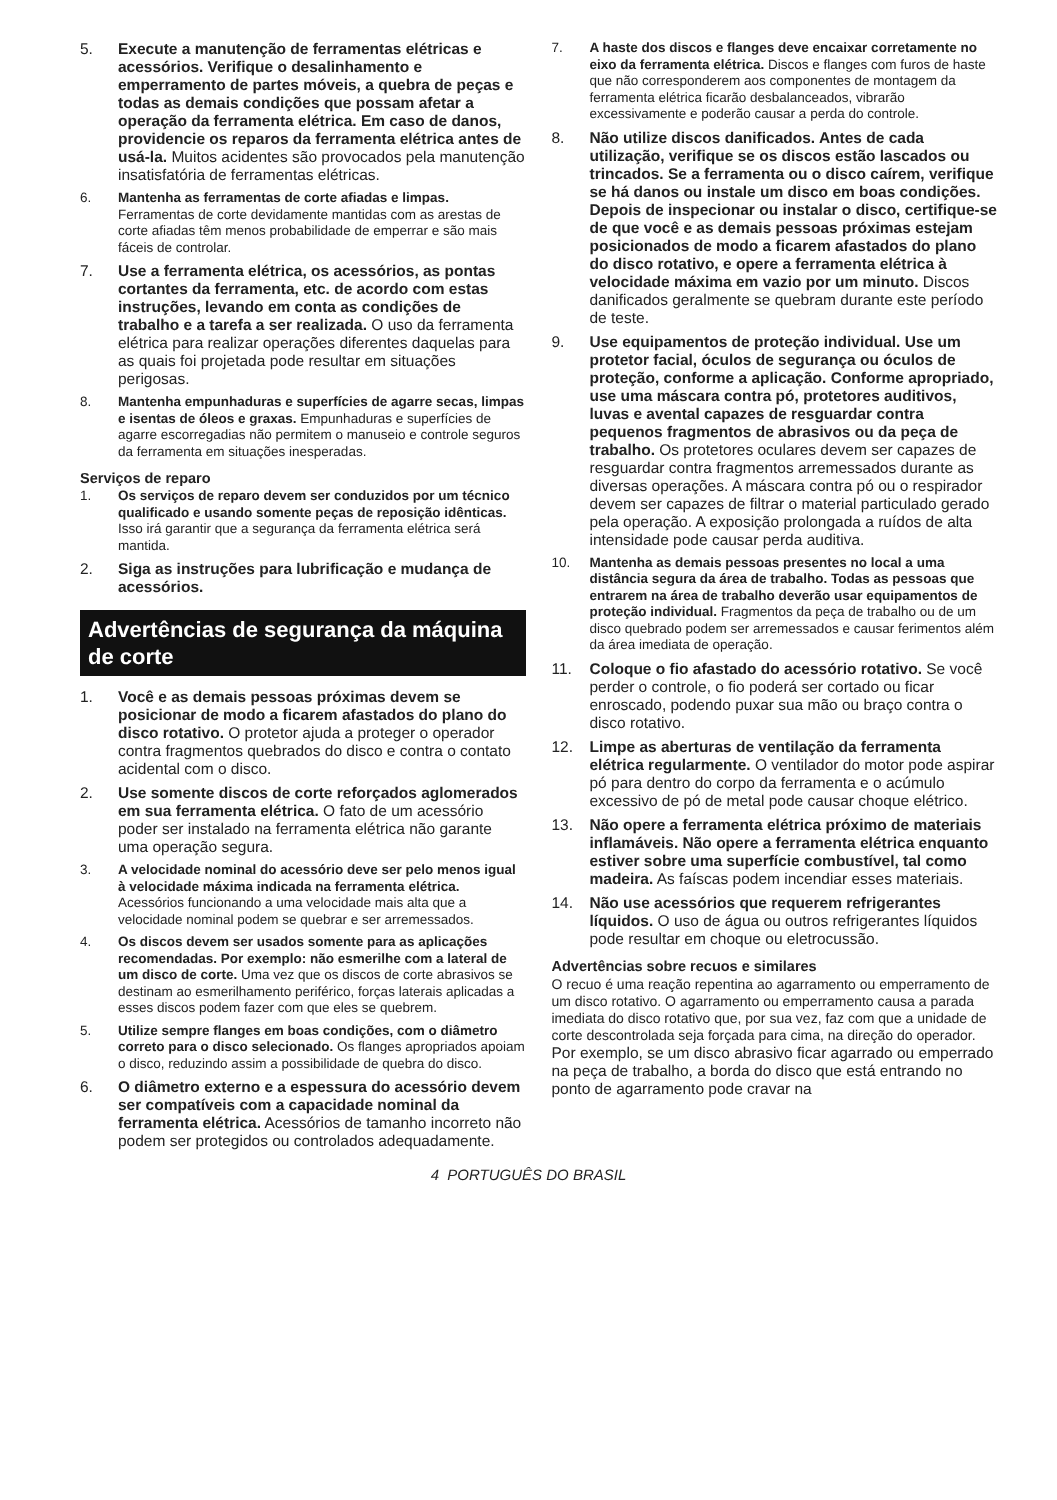5. Execute a manutenção de ferramentas elétricas e acessórios. Verifique o desalinhamento e emperramento de partes móveis, a quebra de peças e todas as demais condições que possam afetar a operação da ferramenta elétrica. Em caso de danos, providencie os reparos da ferramenta elétrica antes de usá-la. Muitos acidentes são provocados pela manutenção insatisfatória de ferramentas elétricas.
6. Mantenha as ferramentas de corte afiadas e limpas. Ferramentas de corte devidamente mantidas com as arestas de corte afiadas têm menos probabilidade de emperrar e são mais fáceis de controlar.
7. Use a ferramenta elétrica, os acessórios, as pontas cortantes da ferramenta, etc. de acordo com estas instruções, levando em conta as condições de trabalho e a tarefa a ser realizada. O uso da ferramenta elétrica para realizar operações diferentes daquelas para as quais foi projetada pode resultar em situações perigosas.
8. Mantenha empunhaduras e superfícies de agarre secas, limpas e isentas de óleos e graxas. Empunhaduras e superfícies de agarre escorregadias não permitem o manuseio e controle seguros da ferramenta em situações inesperadas.
Serviços de reparo
1. Os serviços de reparo devem ser conduzidos por um técnico qualificado e usando somente peças de reposição idênticas. Isso irá garantir que a segurança da ferramenta elétrica será mantida.
2. Siga as instruções para lubrificação e mudança de acessórios.
Advertências de segurança da máquina de corte
1. Você e as demais pessoas próximas devem se posicionar de modo a ficarem afastados do plano do disco rotativo. O protetor ajuda a proteger o operador contra fragmentos quebrados do disco e contra o contato acidental com o disco.
2. Use somente discos de corte reforçados aglomerados em sua ferramenta elétrica. O fato de um acessório poder ser instalado na ferramenta elétrica não garante uma operação segura.
3. A velocidade nominal do acessório deve ser pelo menos igual à velocidade máxima indicada na ferramenta elétrica. Acessórios funcionando a uma velocidade mais alta que a velocidade nominal podem se quebrar e ser arremessados.
4. Os discos devem ser usados somente para as aplicações recomendadas. Por exemplo: não esmerilhe com a lateral de um disco de corte. Uma vez que os discos de corte abrasivos se destinam ao esmerilhamento periférico, forças laterais aplicadas a esses discos podem fazer com que eles se quebrem.
5. Utilize sempre flanges em boas condições, com o diâmetro correto para o disco selecionado. Os flanges apropriados apoiam o disco, reduzindo assim a possibilidade de quebra do disco.
6. O diâmetro externo e a espessura do acessório devem ser compatíveis com a capacidade nominal da ferramenta elétrica. Acessórios de tamanho incorreto não podem ser protegidos ou controlados adequadamente.
7. A haste dos discos e flanges deve encaixar corretamente no eixo da ferramenta elétrica. Discos e flanges com furos de haste que não corresponderem aos componentes de montagem da ferramenta elétrica ficarão desbalanceados, vibrarão excessivamente e poderão causar a perda do controle.
8. Não utilize discos danificados. Antes de cada utilização, verifique se os discos estão lascados ou trincados. Se a ferramenta ou o disco caírem, verifique se há danos ou instale um disco em boas condições. Depois de inspecionar ou instalar o disco, certifique-se de que você e as demais pessoas próximas estejam posicionados de modo a ficarem afastados do plano do disco rotativo, e opere a ferramenta elétrica à velocidade máxima em vazio por um minuto. Discos danificados geralmente se quebram durante este período de teste.
9. Use equipamentos de proteção individual. Use um protetor facial, óculos de segurança ou óculos de proteção, conforme a aplicação. Conforme apropriado, use uma máscara contra pó, protetores auditivos, luvas e avental capazes de resguardar contra pequenos fragmentos de abrasivos ou da peça de trabalho. Os protetores oculares devem ser capazes de resguardar contra fragmentos arremessados durante as diversas operações. A máscara contra pó ou o respirador devem ser capazes de filtrar o material particulado gerado pela operação. A exposição prolongada a ruídos de alta intensidade pode causar perda auditiva.
10. Mantenha as demais pessoas presentes no local a uma distância segura da área de trabalho. Todas as pessoas que entrarem na área de trabalho deverão usar equipamentos de proteção individual. Fragmentos da peça de trabalho ou de um disco quebrado podem ser arremessados e causar ferimentos além da área imediata de operação.
11. Coloque o fio afastado do acessório rotativo. Se você perder o controle, o fio poderá ser cortado ou ficar enroscado, podendo puxar sua mão ou braço contra o disco rotativo.
12. Limpe as aberturas de ventilação da ferramenta elétrica regularmente. O ventilador do motor pode aspirar pó para dentro do corpo da ferramenta e o acúmulo excessivo de pó de metal pode causar choque elétrico.
13. Não opere a ferramenta elétrica próximo de materiais inflamáveis. Não opere a ferramenta elétrica enquanto estiver sobre uma superfície combustível, tal como madeira. As faíscas podem incendiar esses materiais.
14. Não use acessórios que requerem refrigerantes líquidos. O uso de água ou outros refrigerantes líquidos pode resultar em choque ou eletrocussão.
Advertências sobre recuos e similares
O recuo é uma reação repentina ao agarramento ou emperramento de um disco rotativo. O agarramento ou emperramento causa a parada imediata do disco rotativo que, por sua vez, faz com que a unidade de corte descontrolada seja forçada para cima, na direção do operador.
Por exemplo, se um disco abrasivo ficar agarrado ou emperrado na peça de trabalho, a borda do disco que está entrando no ponto de agarramento pode cravar na
4 PORTUGUÊS DO BRASIL